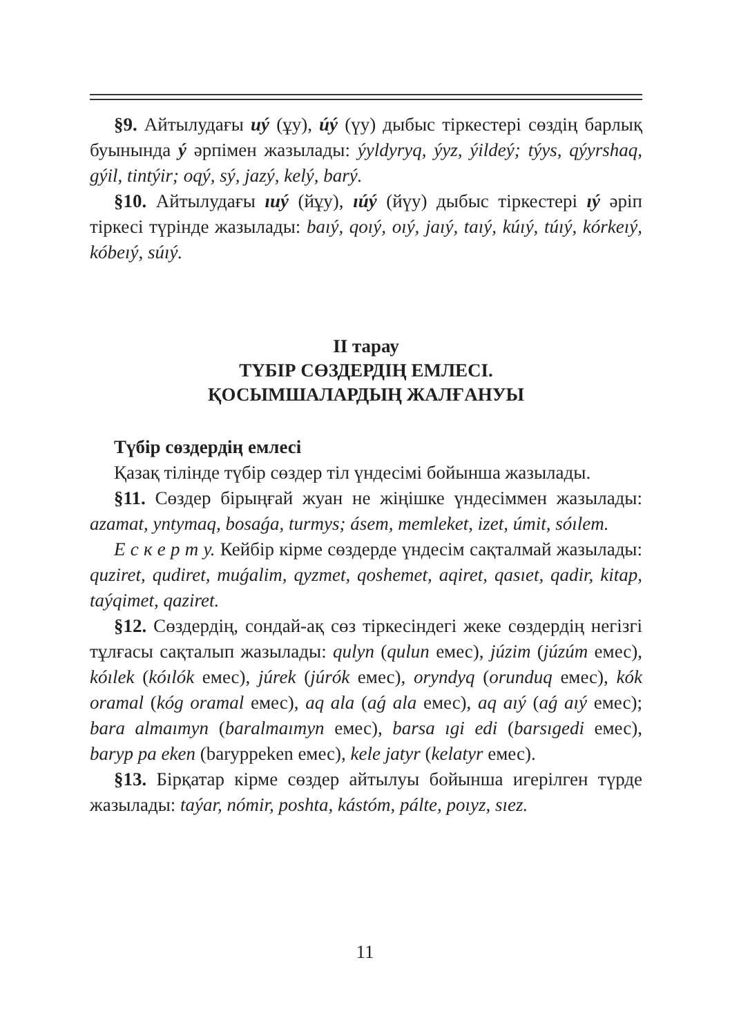§9. Айтылудағы uý (ұу), úý (үу) дыбыс тіркестері сөздің барлық буынында ý әрпімен жазылады: ýyldyryq, ýyz, ýildeý; týys, qýyrshaq, gýil, tintýir; oqý, sý, jazý, kelý, barý.
§10. Айтылудағы ıuý (йұу), ıúý (йүу) дыбыс тіркестері ıý әріп тіркесі түрінде жазылады: baıý, qoıý, oıý, jaıý, taıý, kúıý, túıý, kórkeıý, kóbeıý, súıý.
II тарау
ТҮБІР СӨЗДЕРДІҢ ЕМЛЕСІ.
ҚОСЫМШАЛАРДЫҢ ЖАЛҒАНУЫ
Түбір сөздердің емлесі
Қазақ тілінде түбір сөздер тіл үндесімі бойынша жазылады.
§11. Сөздер бірыңғай жуан не жіңішке үндесіммен жазылады: azamat, yntymaq, bosaǵa, turmys; ásem, memleket, izet, úmit, sóılem.
Е с к е р т у. Кейбір кірме сөздерде үндесім сақталмай жазылады: quziret, qudiret, muǵalim, qyzmet, qoshemet, aqiret, qasıet, qadir, kitap, taýqimet, qaziret.
§12. Сөздердің, сондай-ақ сөз тіркесіндегі жеке сөздердің негізгі тұлғасы сақталып жазылады: qulyn (qulun емес), júzim (júzúm емес), kóılek (kóılók емес), júrek (júrók емес), oryndyq (orunduq емес), kók oramal (kóg oramal емес), aq ala (aǵ ala емес), aq aıý (aǵ aıý емес); bara almaımyn (baralmaımyn емес), barsa ıgi edi (barsıgedi емес), baryp pa eken (baryppeken емес), kele jatyr (kelatyr емес).
§13. Бірқатар кірме сөздер айтылуы бойынша игерілген түрде жазылады: taýar, nómir, poshta, kástóm, pálte, poıyz, sıez.
11